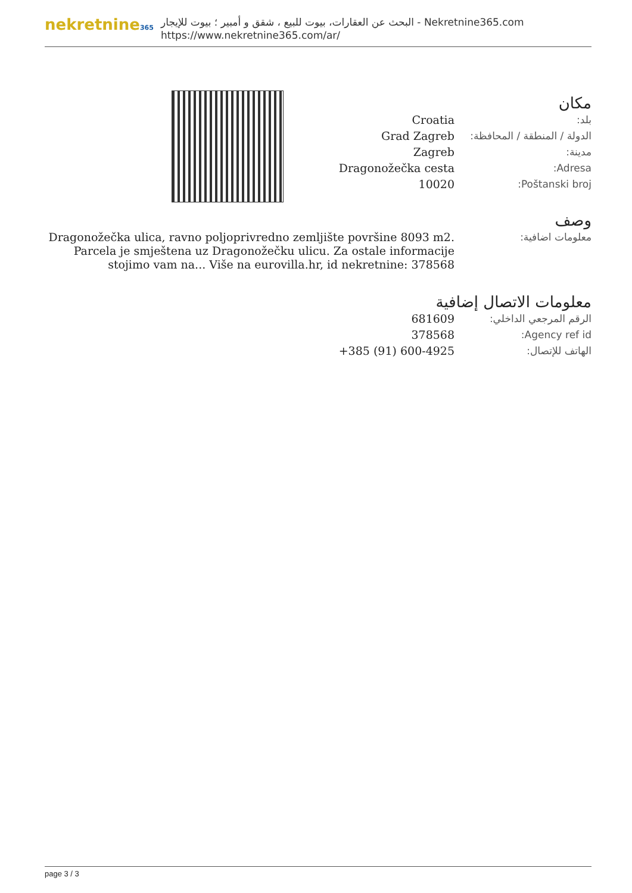nekretnine365
البحث عن العقارات، بيوت للبيع ، شقق و أمبير ؛ بيوت للإيجار - Nekretnine365.com
https://www.nekretnine365.com/ar/
مكان
| بلد: | Croatia |
| الدولة / المنطقة / المحافظة: | Grad Zagreb |
| مدينة: | Zagreb |
| Adresa: | Dragonožečka cesta |
| Poštanski broj: | 10020 |
وصف
| معلومات اضافية: | Dragonožečka ulica, ravno poljoprivredno zemljište površine 8093 m2. Parcela je smještena uz Dragonožečku ulicu. Za ostale informacije stojimo vam na... Više na eurovilla.hr, id nekretnine: 378568 |
معلومات الاتصال إضافية
| الرقم المرجعي الداخلي: | 681609 |
| Agency ref id: | 378568 |
| الهاتف للإتصال: | +385 (91) 600-4925 |
page 3 / 3